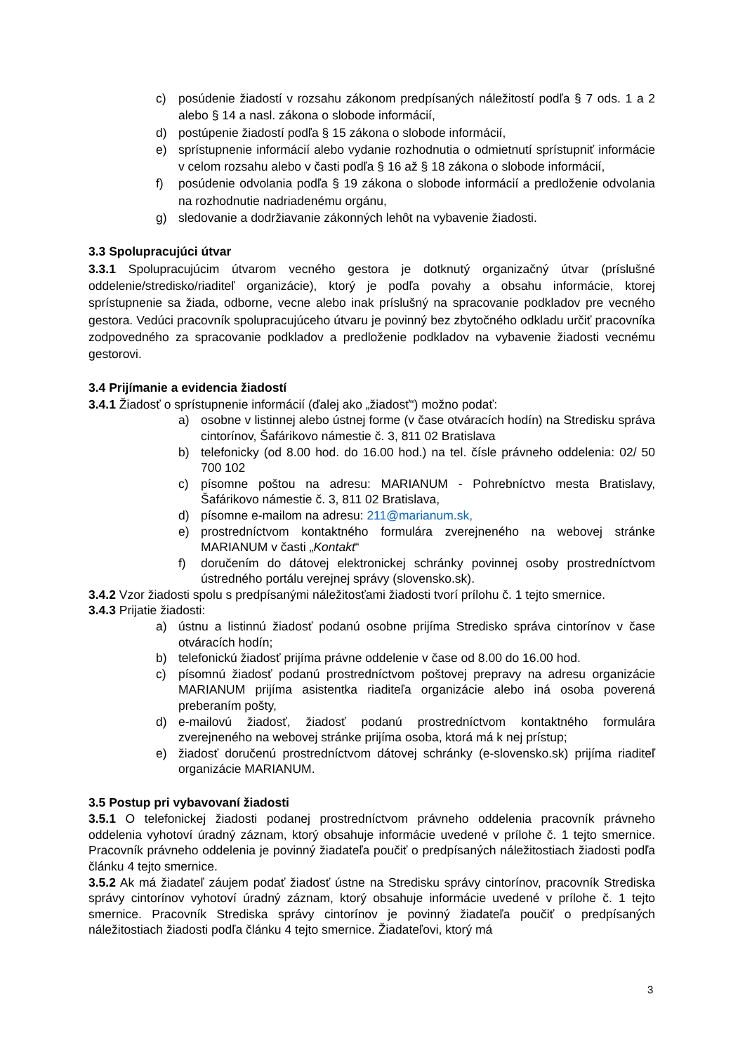c) posúdenie žiadostí v rozsahu zákonom predpísaných náležitostí podľa § 7 ods. 1 a 2 alebo § 14 a nasl. zákona o slobode informácií,
d) postúpenie žiadostí podľa § 15 zákona o slobode informácií,
e) sprístupnenie informácií alebo vydanie rozhodnutia o odmietnutí sprístupniť informácie v celom rozsahu alebo v časti podľa § 16 až § 18 zákona o slobode informácií,
f) posúdenie odvolania podľa § 19 zákona o slobode informácií a predloženie odvolania na rozhodnutie nadriadenému orgánu,
g) sledovanie a dodržiavanie zákonných lehôt na vybavenie žiadosti.
3.3 Spolupracujúci útvar
3.3.1 Spolupracujúcim útvarom vecného gestora je dotknutý organizačný útvar (príslušné oddelenie/stredisko/riaditeľ organizácie), ktorý je podľa povahy a obsahu informácie, ktorej sprístupnenie sa žiada, odborne, vecne alebo inak príslušný na spracovanie podkladov pre vecného gestora. Vedúci pracovník spolupracujúceho útvaru je povinný bez zbytočného odkladu určiť pracovníka zodpovedného za spracovanie podkladov a predloženie podkladov na vybavenie žiadosti vecnému gestorovi.
3.4 Prijímanie a evidencia žiadostí
3.4.1 Žiadosť o sprístupnenie informácií (ďalej ako „žiadosť“) možno podať:
a) osobne v listinnej alebo ústnej forme (v čase otváracích hodín) na Stredisku správa cintorínov, Šafárikovo námestie č. 3, 811 02 Bratislava
b) telefonicky (od 8.00 hod. do 16.00 hod.) na tel. čísle právneho oddelenia: 02/ 50 700 102
c) písomne poštou na adresu: MARIANUM - Pohrebníctvo mesta Bratislavy, Šafárikovo námestie č. 3, 811 02 Bratislava,
d) písomne e-mailom na adresu: 211@marianum.sk,
e) prostredníctvom kontaktného formulára zverejneného na webovej stránke MARIANUM v časti „Kontakt“
f) doručením do dátovej elektronickej schránky povinnej osoby prostredníctvom ústredného portálu verejnej správy (slovensko.sk).
3.4.2 Vzor žiadosti spolu s predpísanými náležitosťami žiadosti tvorí prílohu č. 1 tejto smernice.
3.4.3 Prijatie žiadosti:
a) ústnu a listinnú žiadosť podanú osobne prijíma Stredisko správa cintorínov v čase otváracích hodín;
b) telefonickú žiadosť prijíma právne oddelenie v čase od 8.00 do 16.00 hod.
c) písomnú žiadosť podanú prostredníctvom poštovej prepravy na adresu organizácie MARIANUM prijíma asistentka riaditeľa organizácie alebo iná osoba poverená preberaním pošty,
d) e-mailovú žiadosť, žiadosť podanú prostredníctvom kontaktného formulára zverejneného na webovej stránke prijíma osoba, ktorá má k nej prístup;
e) žiadosť doručenú prostredníctvom dátovej schránky (e-slovensko.sk) prijíma riaditeľ organizácie MARIANUM.
3.5 Postup pri vybavovaní žiadosti
3.5.1 O telefonickej žiadosti podanej prostredníctvom právneho oddelenia pracovník právneho oddelenia vyhotoví úradný záznam, ktorý obsahuje informácie uvedené v prílohe č. 1 tejto smernice. Pracovník právneho oddelenia je povinný žiadateľa poučiť o predpísaných náležitostiach žiadosti podľa článku 4 tejto smernice.
3.5.2 Ak má žiadateľ záujem podať žiadosť ústne na Stredisku správy cintorínov, pracovník Strediska správy cintorínov vyhotoví úradný záznam, ktorý obsahuje informácie uvedené v prílohe č. 1 tejto smernice. Pracovník Strediska správy cintorínov je povinný žiadateľa poučiť o predpísaných náležitostiach žiadosti podľa článku 4 tejto smernice. Žiadateľovi, ktorý má
3